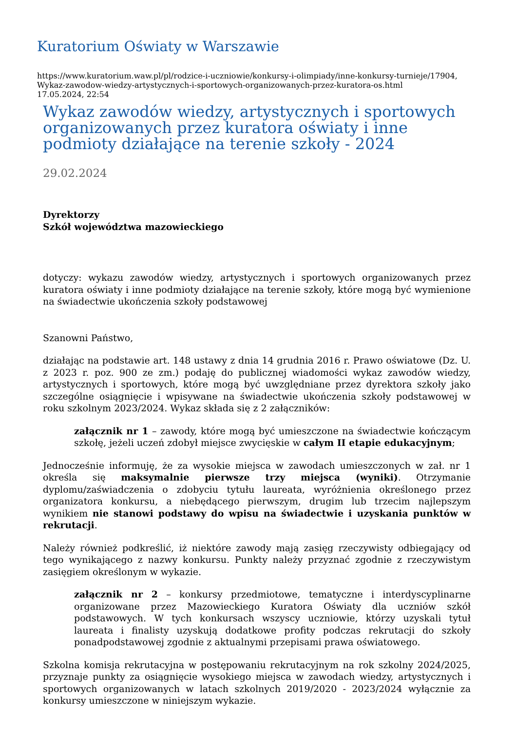Kuratorium Oświaty w Warszawie
https://www.kuratorium.waw.pl/pl/rodzice-i-uczniowie/konkursy-i-olimpiady/inne-konkursy-turnieje/17904,
Wykaz-zawodow-wiedzy-artystycznych-i-sportowych-organizowanych-przez-kuratora-os.html
17.05.2024, 22:54
Wykaz zawodów wiedzy, artystycznych i sportowych organizowanych przez kuratora oświaty i inne podmioty działające na terenie szkoły - 2024
29.02.2024
Dyrektorzy
Szkół województwa mazowieckiego
dotyczy: wykazu zawodów wiedzy, artystycznych i sportowych organizowanych przez kuratora oświaty i inne podmioty działające na terenie szkoły, które mogą być wymienione na świadectwie ukończenia szkoły podstawowej
Szanowni Państwo,
działając na podstawie art. 148 ustawy z dnia 14 grudnia 2016 r. Prawo oświatowe (Dz. U. z 2023 r. poz. 900 ze zm.) podaję do publicznej wiadomości wykaz zawodów wiedzy, artystycznych i sportowych, które mogą być uwzględniane przez dyrektora szkoły jako szczególne osiągnięcie i wpisywane na świadectwie ukończenia szkoły podstawowej w roku szkolnym 2023/2024. Wykaz składa się z 2 załączników:
załącznik nr 1 – zawody, które mogą być umieszczone na świadectwie kończącym szkołę, jeżeli uczeń zdobył miejsce zwycięskie w całym II etapie edukacyjnym;
Jednocześnie informuję, że za wysokie miejsca w zawodach umieszczonych w zał. nr 1 określa się maksymalnie pierwsze trzy miejsca (wyniki). Otrzymanie dyplomu/zaświadczenia o zdobyciu tytułu laureata, wyróżnienia określonego przez organizatora konkursu, a niebędącego pierwszym, drugim lub trzecim najlepszym wynikiem nie stanowi podstawy do wpisu na świadectwie i uzyskania punktów w rekrutacji.
Należy również podkreślić, iż niektóre zawody mają zasięg rzeczywisty odbiegający od tego wynikającego z nazwy konkursu. Punkty należy przyznać zgodnie z rzeczywistym zasięgiem określonym w wykazie.
załącznik nr 2 – konkursy przedmiotowe, tematyczne i interdyscyplinarne organizowane przez Mazowieckiego Kuratora Oświaty dla uczniów szkół podstawowych. W tych konkursach wszyscy uczniowie, którzy uzyskali tytuł laureata i finalisty uzyskują dodatkowe profity podczas rekrutacji do szkoły ponadpodstawowej zgodnie z aktualnymi przepisami prawa oświatowego.
Szkolna komisja rekrutacyjna w postępowaniu rekrutacyjnym na rok szkolny 2024/2025, przyznaje punkty za osiągnięcie wysokiego miejsca w zawodach wiedzy, artystycznych i sportowych organizowanych w latach szkolnych 2019/2020 - 2023/2024 wyłącznie za konkursy umieszczone w niniejszym wykazie.